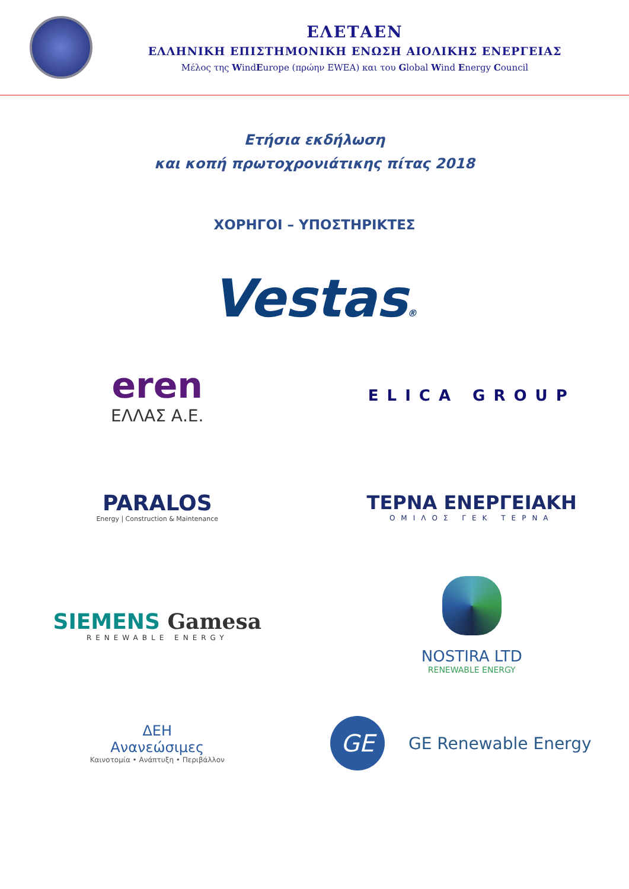ΕΛΕΤΑΕΝ
ΕΛΛΗΝΙΚΗ ΕΠΙΣΤΗΜΟΝΙΚΗ ΕΝΩΣΗ ΑΙΟΛΙΚΗΣ ΕΝΕΡΓΕΙΑΣ
Μέλος της WindEurope (πρώην EWEA) και του Global Wind Energy Council
Ετήσια εκδήλωση
και κοπή πρωτοχρονιάτικης πίτας 2018
ΧΟΡΗΓΟΙ – ΥΠΟΣΤΗΡΙΚΤΕΣ
Vestas®
eren
ΕΛΛΑΣ Α.Ε.
ELICA GROUP
PARALOS
Energy | Construction & Maintenance
ΤΕΡΝΑ ΕΝΕΡΓΕΙΑΚΗ
ΟΜΙΛΟΣ ΓΕΚ ΤΕΡΝΑ
SIEMENS Gamesa
RENEWABLE ENERGY
NOSTIRA LTD
RENEWABLE ENERGY
ΔΕΗ
Ανανεώσιμες
Καινοτομία • Ανάπτυξη • Περιβάλλον
GE
GE Renewable Energy